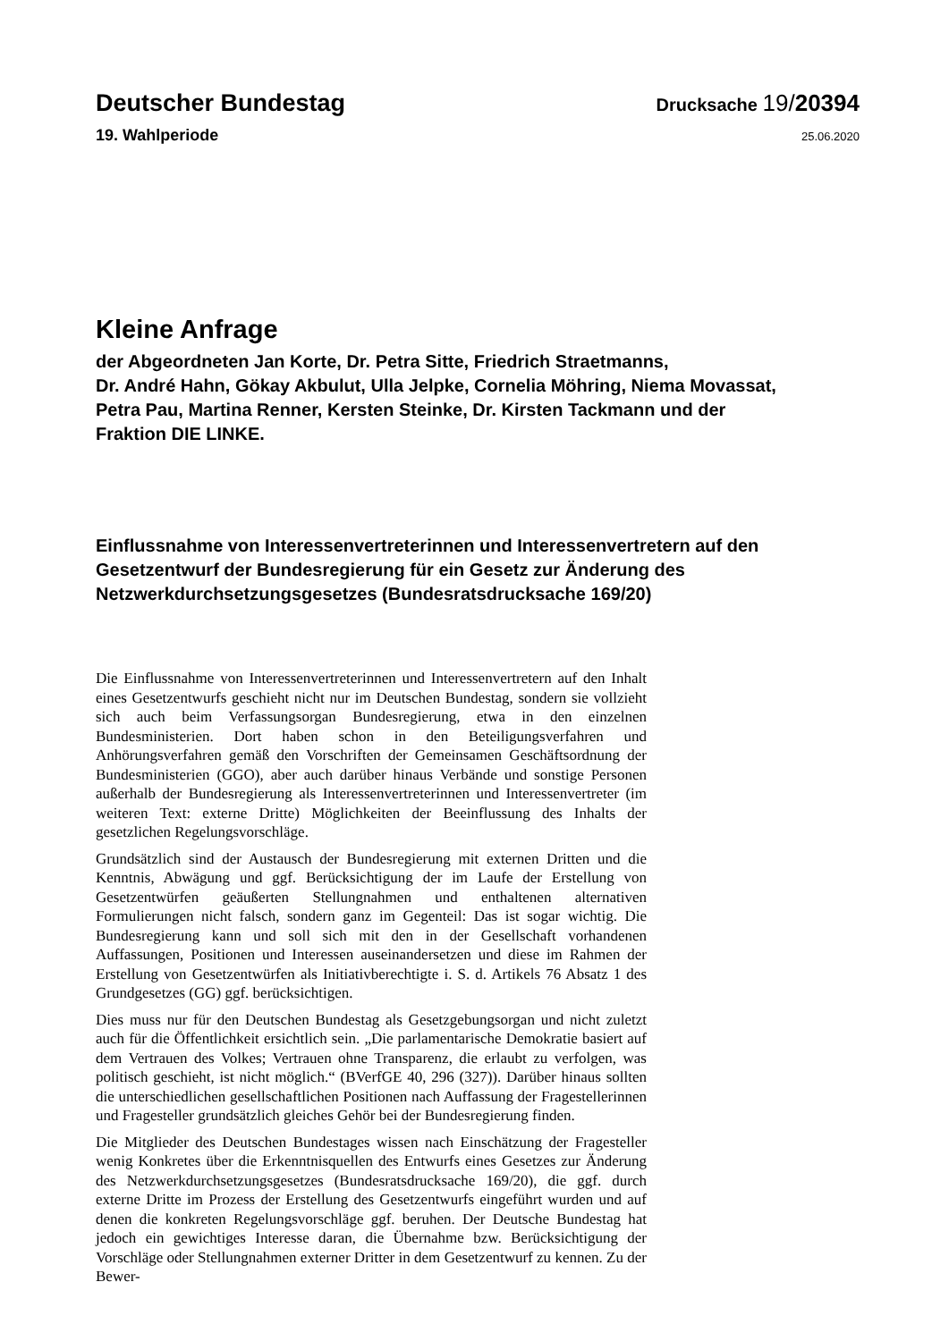Deutscher Bundestag
Drucksache 19/20394
19. Wahlperiode
25.06.2020
Kleine Anfrage
der Abgeordneten Jan Korte, Dr. Petra Sitte, Friedrich Straetmanns,
Dr. André Hahn, Gökay Akbulut, Ulla Jelpke, Cornelia Möhring, Niema Movassat,
Petra Pau, Martina Renner, Kersten Steinke, Dr. Kirsten Tackmann und der
Fraktion DIE LINKE.
Einflussnahme von Interessenvertreterinnen und Interessenvertretern auf den
Gesetzentwurf der Bundesregierung für ein Gesetz zur Änderung des
Netzwerkdurchsetzungsgesetzes (Bundesratsdrucksache 169/20)
Die Einflussnahme von Interessenvertreterinnen und Interessenvertretern auf den Inhalt eines Gesetzentwurfs geschieht nicht nur im Deutschen Bundestag, sondern sie vollzieht sich auch beim Verfassungsorgan Bundesregierung, etwa in den einzelnen Bundesministerien. Dort haben schon in den Beteiligungsverfahren und Anhörungsverfahren gemäß den Vorschriften der Gemeinsamen Geschäftsordnung der Bundesministerien (GGO), aber auch darüber hinaus Verbände und sonstige Personen außerhalb der Bundesregierung als Interessenvertreterinnen und Interessenvertreter (im weiteren Text: externe Dritte) Möglichkeiten der Beeinflussung des Inhalts der gesetzlichen Regelungsvorschläge.
Grundsätzlich sind der Austausch der Bundesregierung mit externen Dritten und die Kenntnis, Abwägung und ggf. Berücksichtigung der im Laufe der Erstellung von Gesetzentwürfen geäußerten Stellungnahmen und enthaltenen alternativen Formulierungen nicht falsch, sondern ganz im Gegenteil: Das ist sogar wichtig. Die Bundesregierung kann und soll sich mit den in der Gesellschaft vorhandenen Auffassungen, Positionen und Interessen auseinandersetzen und diese im Rahmen der Erstellung von Gesetzentwürfen als Initiativberechtigte i. S. d. Artikels 76 Absatz 1 des Grundgesetzes (GG) ggf. berücksichtigen.
Dies muss nur für den Deutschen Bundestag als Gesetzgebungsorgan und nicht zuletzt auch für die Öffentlichkeit ersichtlich sein. „Die parlamentarische Demokratie basiert auf dem Vertrauen des Volkes; Vertrauen ohne Transparenz, die erlaubt zu verfolgen, was politisch geschieht, ist nicht möglich.“ (BVerfGE 40, 296 (327)). Darüber hinaus sollten die unterschiedlichen gesellschaftlichen Positionen nach Auffassung der Fragestellerinnen und Fragesteller grundsätzlich gleiches Gehör bei der Bundesregierung finden.
Die Mitglieder des Deutschen Bundestages wissen nach Einschätzung der Fragesteller wenig Konkretes über die Erkenntnisquellen des Entwurfs eines Gesetzes zur Änderung des Netzwerkdurchsetzungsgesetzes (Bundesratsdrucksache 169/20), die ggf. durch externe Dritte im Prozess der Erstellung des Gesetzentwurfs eingeführt wurden und auf denen die konkreten Regelungsvorschläge ggf. beruhen. Der Deutsche Bundestag hat jedoch ein gewichtiges Interesse daran, die Übernahme bzw. Berücksichtigung der Vorschläge oder Stellungnahmen externer Dritter in dem Gesetzentwurf zu kennen. Zu der Bewer-